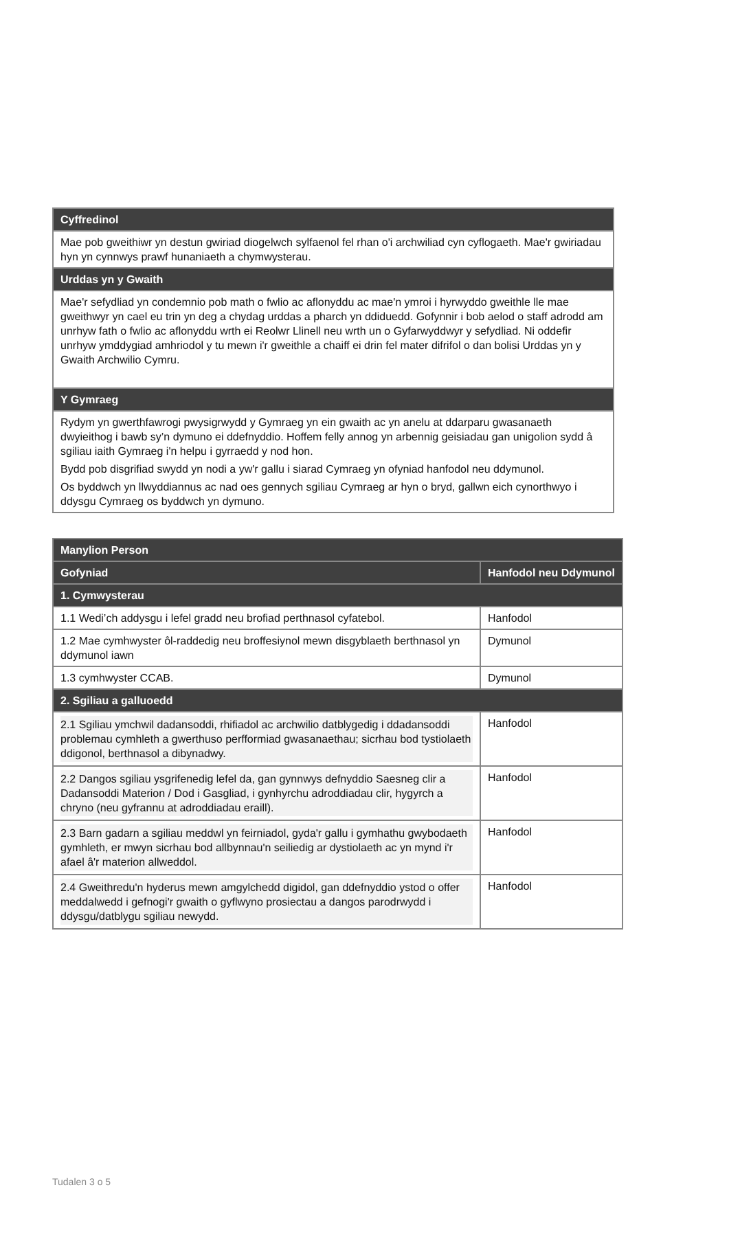| Cyffredinol |
| --- |
| Mae pob gweithiwr yn destun gwiriad diogelwch sylfaenol fel rhan o'i archwiliad cyn cyflogaeth. Mae'r gwiriadau hyn yn cynnwys prawf hunaniaeth a chymwysterau. |
| Urddas yn y Gwaith |
| Mae'r sefydliad yn condemnio pob math o fwlio ac aflonyddu ac mae'n ymroi i hyrwyddo gweithle lle mae gweithwyr yn cael eu trin yn deg a chydag urddas a pharch yn ddiduedd. Gofynnir i bob aelod o staff adrodd am unrhyw fath o fwlio ac aflonyddu wrth ei Reolwr Llinell neu wrth un o Gyfarwyddwyr y sefydliad. Ni oddefir unrhyw ymddygiad amhriodol y tu mewn i'r gweithle a chaiff ei drin fel mater difrifol o dan bolisi Urddas yn y Gwaith Archwilio Cymru. |
| Y Gymraeg |
| Rydym yn gwerthfawrogi pwysigrwydd y Gymraeg yn ein gwaith ac yn anelu at ddarparu gwasanaeth dwyieithog i bawb sy’n dymuno ei ddefnyddio. Hoffem felly annog yn arbennig geisiadau gan unigolion sydd â sgiliau iaith Gymraeg i'n helpu i gyrraedd y nod hon. Bydd pob disgrifiad swydd yn nodi a yw'r gallu i siarad Cymraeg yn ofyniad hanfodol neu ddymunol. Os byddwch yn llwyddiannus ac nad oes gennych sgiliau Cymraeg ar hyn o bryd, gallwn eich cynorthwyo i ddysgu Cymraeg os byddwch yn dymuno. |
| Manylion Person | |
| --- | --- |
| Gofyniad | Hanfodol neu Ddymunol |
| 1. Cymwysterau | |
| 1.1 Wedi’ch addysgu i lefel gradd neu brofiad perthnasol cyfatebol. | Hanfodol |
| 1.2 Mae cymhwyster ôl-raddedig neu broffesiynol mewn disgyblaeth berthnasol yn ddymunol iawn | Dymunol |
| 1.3 cymhwyster CCAB. | Dymunol |
| 2. Sgiliau a galluoedd | |
| 2.1 Sgiliau ymchwil dadansoddi, rhifiadol ac archwilio datblygedig i ddadansoddi problemau cymhleth a gwerthuso perfformiad gwasanaethau; sicrhau bod tystiolaeth ddigonol, berthnasol a dibynadwy. | Hanfodol |
| 2.2 Dangos sgiliau ysgrifenedig lefel da, gan gynnwys defnyddio Saesneg clir a Dadansoddi Materion / Dod i Gasgliad, i gynhyrchu adroddiadau clir, hygyrch a chryno (neu gyfrannu at adroddiadau eraill). | Hanfodol |
| 2.3 Barn gadarn a sgiliau meddwl yn feirniadol, gyda'r gallu i gymhathu gwybodaeth gymhleth, er mwyn sicrhau bod allbynnau'n seiliedig ar dystiolaeth ac yn mynd i'r afael â'r materion allweddol. | Hanfodol |
| 2.4 Gweithredu'n hyderus mewn amgylchedd digidol, gan ddefnyddio ystod o offer meddalwedd i gefnogi'r gwaith o gyflwyno prosiectau a dangos parodrwydd i ddysgu/datblygu sgiliau newydd. | Hanfodol |
Tudalen 3 o 5